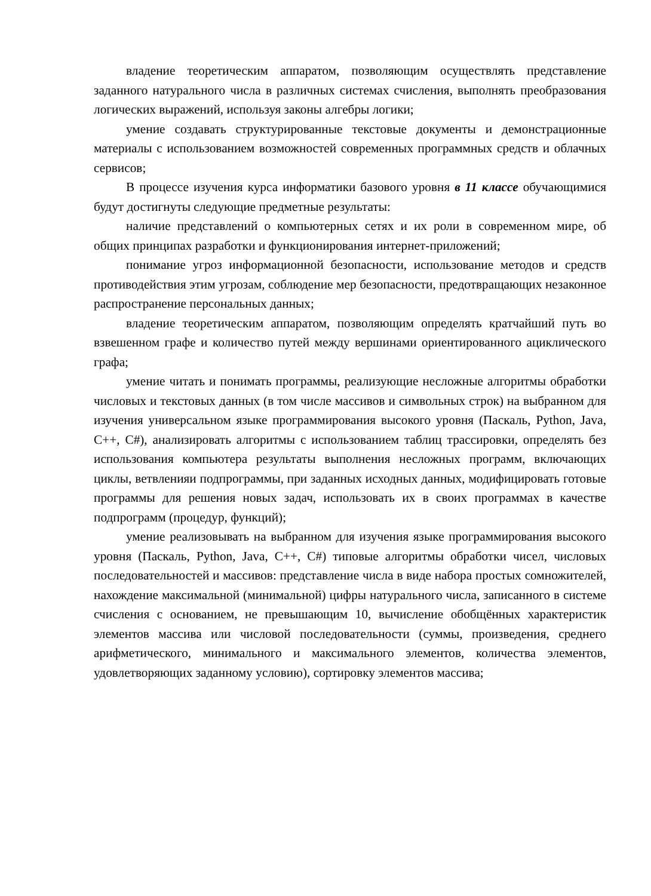владение теоретическим аппаратом, позволяющим осуществлять представление заданного натурального числа в различных системах счисления, выполнять преобразования логических выражений, используя законы алгебры логики;
умение создавать структурированные текстовые документы и демонстрационные материалы с использованием возможностей современных программных средств и облачных сервисов;
В процессе изучения курса информатики базового уровня в 11 классе обучающимися будут достигнуты следующие предметные результаты:
наличие представлений о компьютерных сетях и их роли в современном мире, об общих принципах разработки и функционирования интернет-приложений;
понимание угроз информационной безопасности, использование методов и средств противодействия этим угрозам, соблюдение мер безопасности, предотвращающих незаконное распространение персональных данных;
владение теоретическим аппаратом, позволяющим определять кратчайший путь во взвешенном графе и количество путей между вершинами ориентированного ациклического графа;
умение читать и понимать программы, реализующие несложные алгоритмы обработки числовых и текстовых данных (в том числе массивов и символьных строк) на выбранном для изучения универсальном языке программирования высокого уровня (Паскаль, Python, Java, C++, C#), анализировать алгоритмы с использованием таблиц трассировки, определять без использования компьютера результаты выполнения несложных программ, включающих циклы, ветвленияи подпрограммы, при заданных исходных данных, модифицировать готовые программы для решения новых задач, использовать их в своих программах в качестве подпрограмм (процедур, функций);
умение реализовывать на выбранном для изучения языке программирования высокого уровня (Паскаль, Python, Java, C++, C#) типовые алгоритмы обработки чисел, числовых последовательностей и массивов: представление числа в виде набора простых сомножителей, нахождение максимальной (минимальной) цифры натурального числа, записанного в системе счисления с основанием, не превышающим 10, вычисление обобщённых характеристик элементов массива или числовой последовательности (суммы, произведения, среднего арифметического, минимального и максимального элементов, количества элементов, удовлетворяющих заданному условию), сортировку элементов массива;